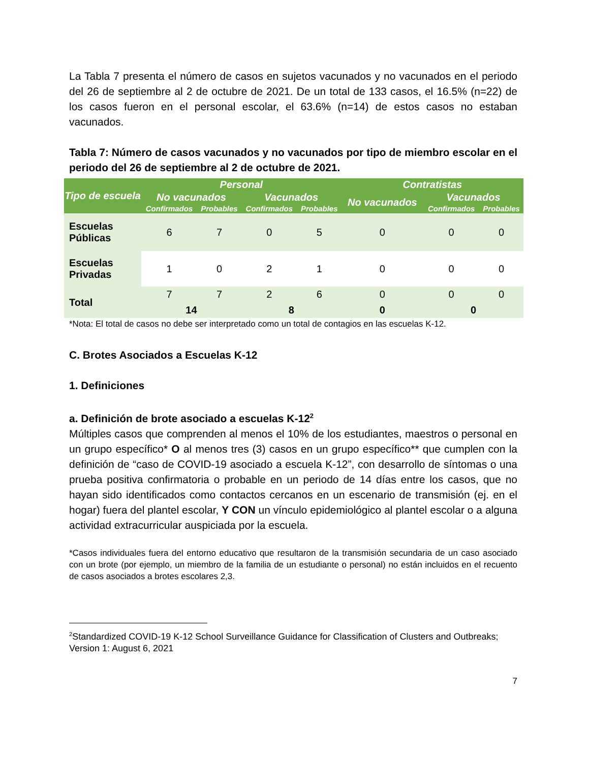La Tabla 7 presenta el número de casos en sujetos vacunados y no vacunados en el periodo del 26 de septiembre al 2 de octubre de 2021. De un total de 133 casos, el 16.5% (n=22) de los casos fueron en el personal escolar, el 63.6% (n=14) de estos casos no estaban vacunados.
Tabla 7: Número de casos vacunados y no vacunados por tipo de miembro escolar en el periodo del 26 de septiembre al 2 de octubre de 2021.
| Tipo de escuela | Personal | | | | Contratistas | | |
| --- | --- | --- | --- | --- | --- | --- | --- |
| | No vacunados | | Vacunados | | No vacunados | Vacunados | |
| | Confirmados | Probables | Confirmados | Probables | | Confirmados | Probables |
| Escuelas Públicas | 6 | 7 | 0 | 5 | 0 | 0 | 0 |
| Escuelas Privadas | 1 | 0 | 2 | 1 | 0 | 0 | 0 |
| Total | 7 | 7 | 2 | 6 | 0 | 0 | 0 |
| | 14 | | 8 | | 0 | 0 | |
*Nota: El total de casos no debe ser interpretado como un total de contagios en las escuelas K-12.
C. Brotes Asociados a Escuelas K-12
1. Definiciones
a. Definición de brote asociado a escuelas K-12<sup>2</sup>
Múltiples casos que comprenden al menos el 10% de los estudiantes, maestros o personal en un grupo específico* O al menos tres (3) casos en un grupo específico** que cumplen con la definición de “caso de COVID-19 asociado a escuela K-12”, con desarrollo de síntomas o una prueba positiva confirmatoria o probable en un periodo de 14 días entre los casos, que no hayan sido identificados como contactos cercanos en un escenario de transmisión (ej. en el hogar) fuera del plantel escolar, Y CON un vínculo epidemiológico al plantel escolar o a alguna actividad extracurricular auspiciada por la escuela.
*Casos individuales fuera del entorno educativo que resultaron de la transmisión secundaria de un caso asociado con un brote (por ejemplo, un miembro de la familia de un estudiante o personal) no están incluidos en el recuento de casos asociados a brotes escolares 2,3.
<sup>2</sup> Standardized COVID-19 K-12 School Surveillance Guidance for Classification of Clusters and Outbreaks; Version 1: August 6, 2021
7